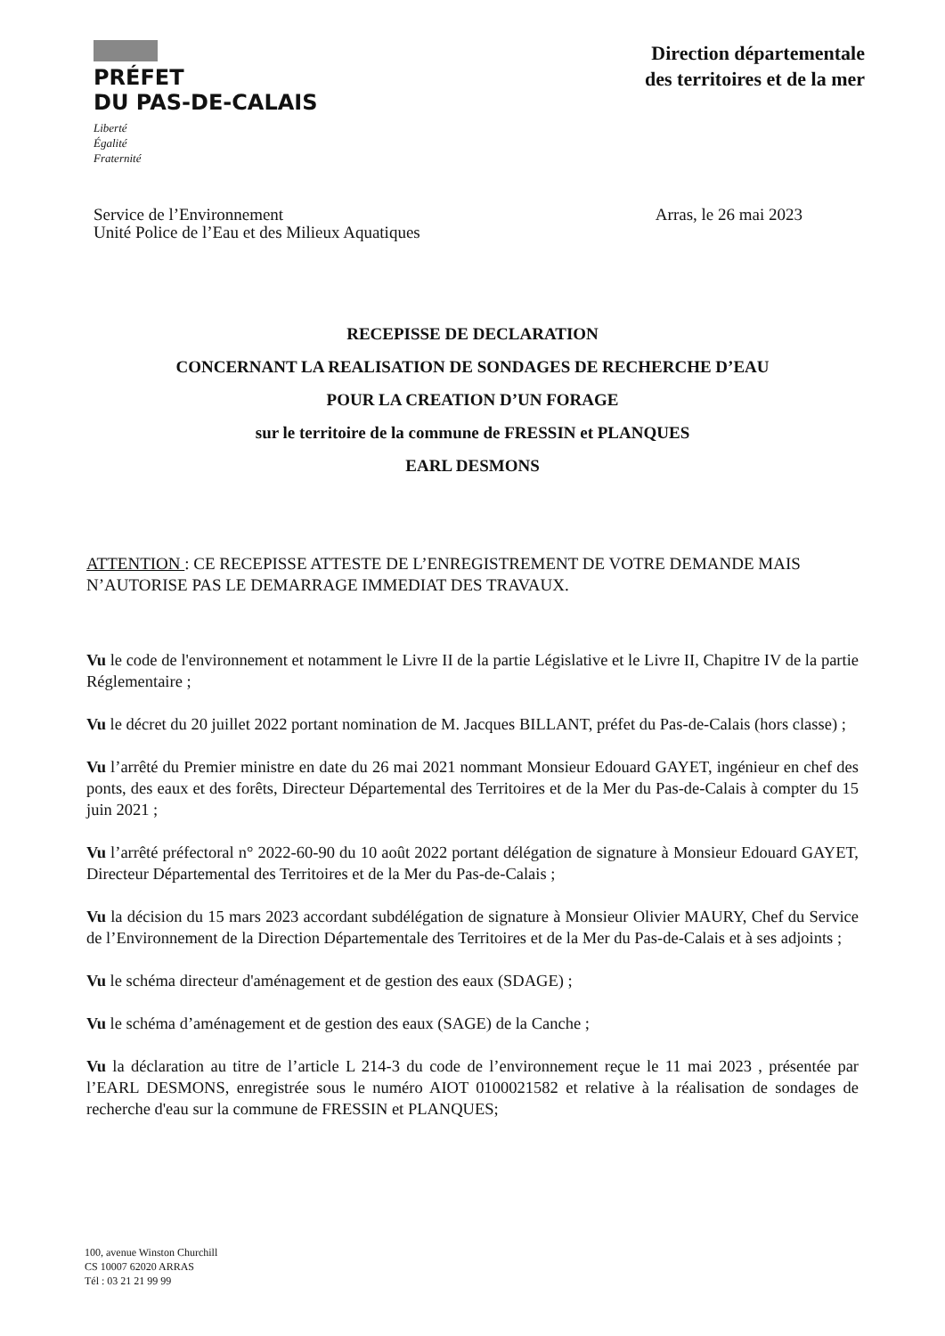PRÉFET
DU PAS-DE-CALAIS
Liberté
Égalité
Fraternité
Direction départementale
des territoires et de la mer
Service de l’Environnement
Unité Police de l’Eau et des Milieux Aquatiques
Arras, le 26 mai 2023
RECEPISSE DE DECLARATION
CONCERNANT LA REALISATION DE SONDAGES DE RECHERCHE D’EAU
POUR LA CREATION D’UN FORAGE
sur le territoire de la commune de FRESSIN et PLANQUES
EARL DESMONS
ATTENTION : CE RECEPISSE ATTESTE DE L’ENREGISTREMENT DE VOTRE DEMANDE MAIS N’AUTORISE PAS LE DEMARRAGE IMMEDIAT DES TRAVAUX.
Vu le code de l'environnement et notamment le Livre II de la partie Législative et le Livre II, Chapitre IV de la partie Réglementaire ;
Vu le décret du 20 juillet 2022 portant nomination de M. Jacques BILLANT, préfet du Pas-de-Calais (hors classe) ;
Vu l’arrêté du Premier ministre en date du 26 mai 2021 nommant Monsieur Edouard GAYET, ingénieur en chef des ponts, des eaux et des forêts, Directeur Départemental des Territoires et de la Mer du Pas-de-Calais à compter du 15 juin 2021 ;
Vu l’arrêté préfectoral n° 2022-60-90 du 10 août 2022 portant délégation de signature à Monsieur Edouard GAYET, Directeur Départemental des Territoires et de la Mer du Pas-de-Calais ;
Vu la décision du 15 mars 2023 accordant subdélégation de signature à Monsieur Olivier MAURY, Chef du Service de l’Environnement de la Direction Départementale des Territoires et de la Mer du Pas-de-Calais et à ses adjoints ;
Vu le schéma directeur d'aménagement et de gestion des eaux (SDAGE) ;
Vu le schéma d’aménagement et de gestion des eaux (SAGE) de la Canche ;
Vu la déclaration au titre de l’article L 214-3 du code de l’environnement reçue le 11 mai 2023 , présentée par l’EARL DESMONS, enregistrée sous le numéro AIOT 0100021582 et relative à la réalisation de sondages de recherche d'eau sur la commune de FRESSIN et PLANQUES;
100, avenue Winston Churchill
CS 10007 62020 ARRAS
Tél : 03 21 21 99 99